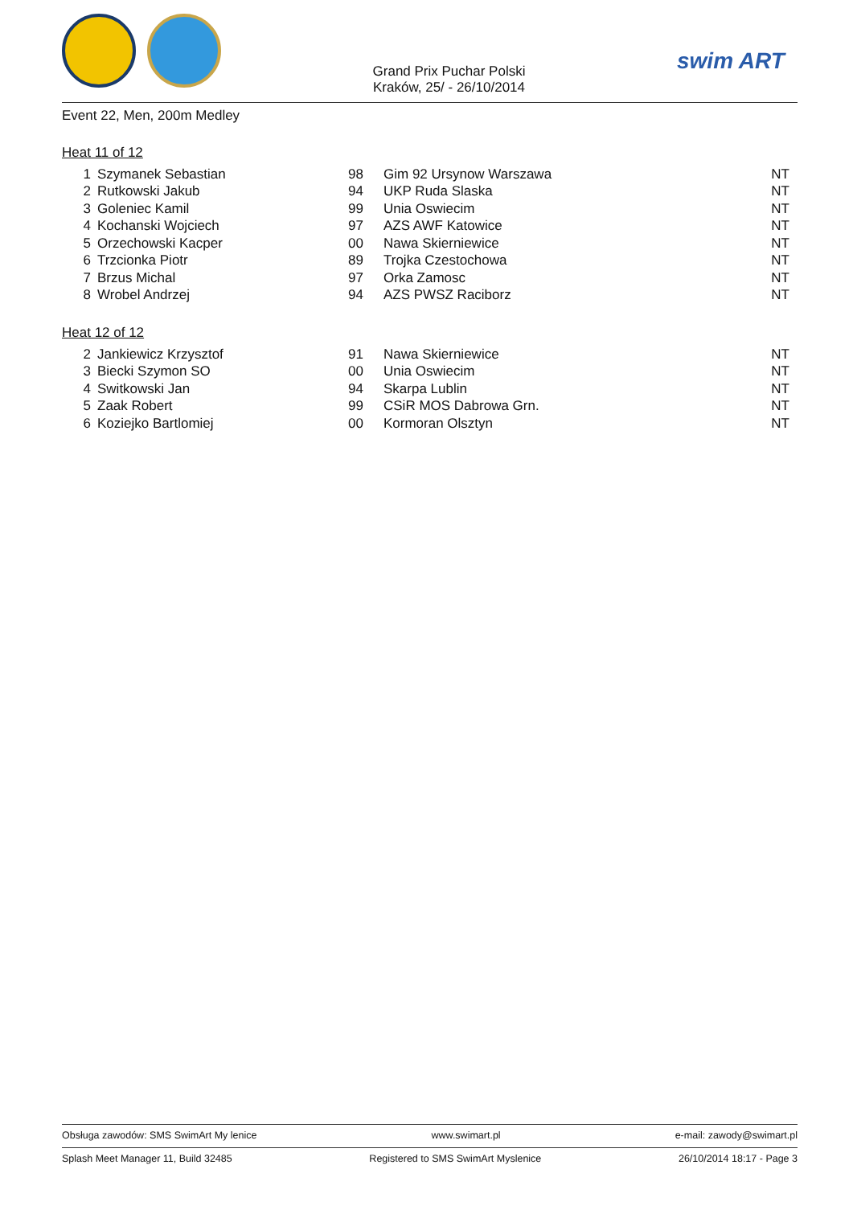Grand Prix Puchar Polski
Kraków, 25/ - 26/10/2014
swim ART
Event 22, Men, 200m Medley
Heat 11 of 12
| 1 | Szymanek Sebastian | 98 | Gim 92 Ursynow Warszawa | NT |
| 2 | Rutkowski Jakub | 94 | UKP Ruda Slaska | NT |
| 3 | Goleniec Kamil | 99 | Unia Oswiecim | NT |
| 4 | Kochanski Wojciech | 97 | AZS AWF Katowice | NT |
| 5 | Orzechowski Kacper | 00 | Nawa Skierniewice | NT |
| 6 | Trzcionka Piotr | 89 | Trojka Czestochowa | NT |
| 7 | Brzus Michal | 97 | Orka Zamosc | NT |
| 8 | Wrobel Andrzej | 94 | AZS PWSZ Raciborz | NT |
Heat 12 of 12
| 2 | Jankiewicz Krzysztof | 91 | Nawa Skierniewice | NT |
| 3 | Biecki Szymon SO | 00 | Unia Oswiecim | NT |
| 4 | Switkowski Jan | 94 | Skarpa Lublin | NT |
| 5 | Zaak Robert | 99 | CSiR MOS Dabrowa Grn. | NT |
| 6 | Koziejko Bartlomiej | 00 | Kormoran Olsztyn | NT |
Obsługa zawodów: SMS SwimArt My lenice www.swimart.pl e-mail: zawody@swimart.pl
Splash Meet Manager 11, Build 32485 Registered to SMS SwimArt Myslenice 26/10/2014 18:17 - Page 3